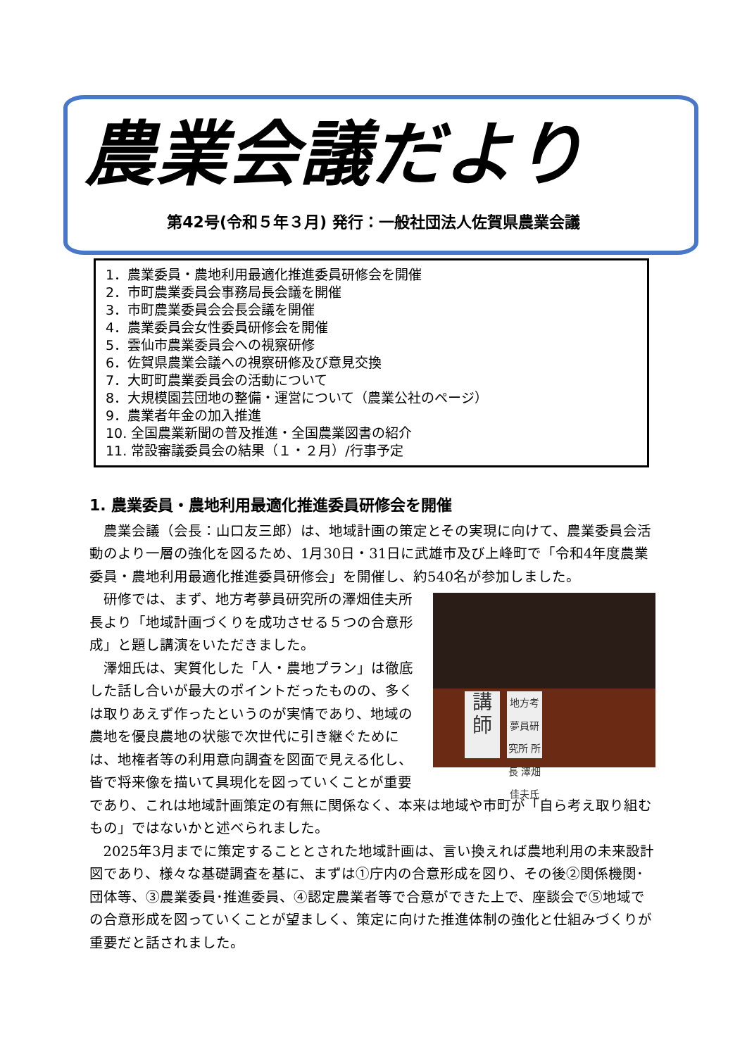農業会議だより
第42号(令和５年３月) 発行：一般社団法人佐賀県農業会議
1．農業委員・農地利用最適化推進委員研修会を開催
2．市町農業委員会事務局長会議を開催
3．市町農業委員会会長会議を開催
4．農業委員会女性委員研修会を開催
5．雲仙市農業委員会への視察研修
6．佐賀県農業会議への視察研修及び意見交換
7．大町町農業委員会の活動について
8．大規模園芸団地の整備・運営について（農業公社のページ）
9．農業者年金の加入推進
10. 全国農業新聞の普及推進・全国農業図書の紹介
11. 常設審議委員会の結果（１・２月）/行事予定
1. 農業委員・農地利用最適化推進委員研修会を開催
農業会議（会長：山口友三郎）は、地域計画の策定とその実現に向けて、農業委員会活動のより一層の強化を図るため、1月30日・31日に武雄市及び上峰町で「令和4年度農業委員・農地利用最適化推進委員研修会」を開催し、約540名が参加しました。
講師
地方考夢員研究所 所長 澤畑 佳夫氏
研修では、まず、地方考夢員研究所の澤畑佳夫所長より「地域計画づくりを成功させる５つの合意形成」と題し講演をいただきました。
澤畑氏は、実質化した「人・農地プラン」は徹底した話し合いが最大のポイントだったものの、多くは取りあえず作ったというのが実情であり、地域の農地を優良農地の状態で次世代に引き継ぐためには、地権者等の利用意向調査を図面で見える化し、皆で将来像を描いて具現化を図っていくことが重要であり、これは地域計画策定の有無に関係なく、本来は地域や市町が「自ら考え取り組むもの」ではないかと述べられました。
2025年3月までに策定することとされた地域計画は、言い換えれば農地利用の未来設計図であり、様々な基礎調査を基に、まずは①庁内の合意形成を図り、その後②関係機関･団体等、③農業委員･推進委員、④認定農業者等で合意ができた上で、座談会で⑤地域での合意形成を図っていくことが望ましく、策定に向けた推進体制の強化と仕組みづくりが重要だと話されました。